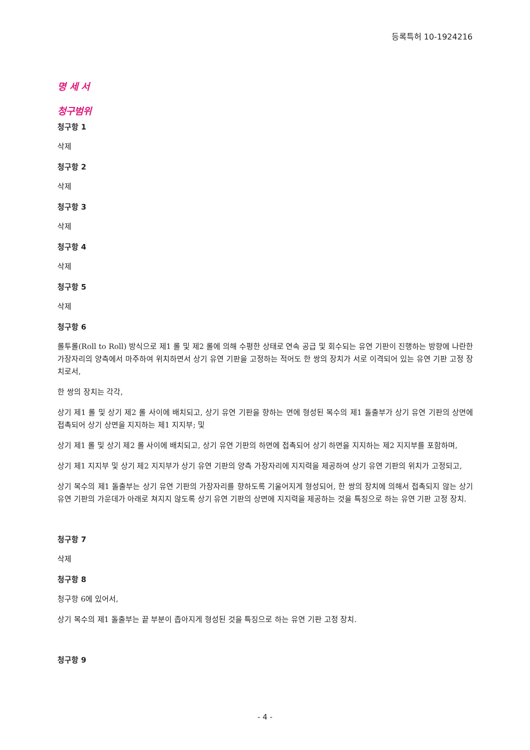등록특허 10-1924216
명 세 서
청구범위
청구항 1
삭제
청구항 2
삭제
청구항 3
삭제
청구항 4
삭제
청구항 5
삭제
청구항 6
롤투롤(Roll to Roll) 방식으로 제1 롤 및 제2 롤에 의해 수평한 상태로 연속 공급 및 회수되는 유연 기판이 진행하는 방향에 나란한 가장자리의 양측에서 마주하여 위치하면서 상기 유연 기판을 고정하는 적어도 한 쌍의 장치가 서로 이격되어 있는 유연 기판 고정 장치로서,
한 쌍의 장치는 각각,
상기 제1 롤 및 상기 제2 롤 사이에 배치되고, 상기 유연 기판을 향하는 면에 형성된 복수의 제1 돌출부가 상기 유연 기판의 상면에 접촉되어 상기 상면을 지지하는 제1 지지부; 및
상기 제1 롤 및 상기 제2 롤 사이에 배치되고, 상기 유연 기판의 하면에 접촉되어 상기 하면을 지지하는 제2 지지부를 포함하며,
상기 제1 지지부 및 상기 제2 지지부가 상기 유연 기판의 양측 가장자리에 지지력을 제공하여 상기 유연 기판의 위치가 고정되고,
상기 복수의 제1 돌출부는 상기 유연 기판의 가장자리를 향하도록 기울어지게 형성되어, 한 쌍의 장치에 의해서 접촉되지 않는 상기 유연 기판의 가운데가 아래로 쳐지지 않도록 상기 유연 기판의 상면에 지지력을 제공하는 것을 특징으로 하는 유연 기판 고정 장치.
청구항 7
삭제
청구항 8
청구항 6에 있어서,
상기 복수의 제1 돌출부는 끝 부분이 좁아지게 형성된 것을 특징으로 하는 유연 기판 고정 장치.
청구항 9
- 4 -